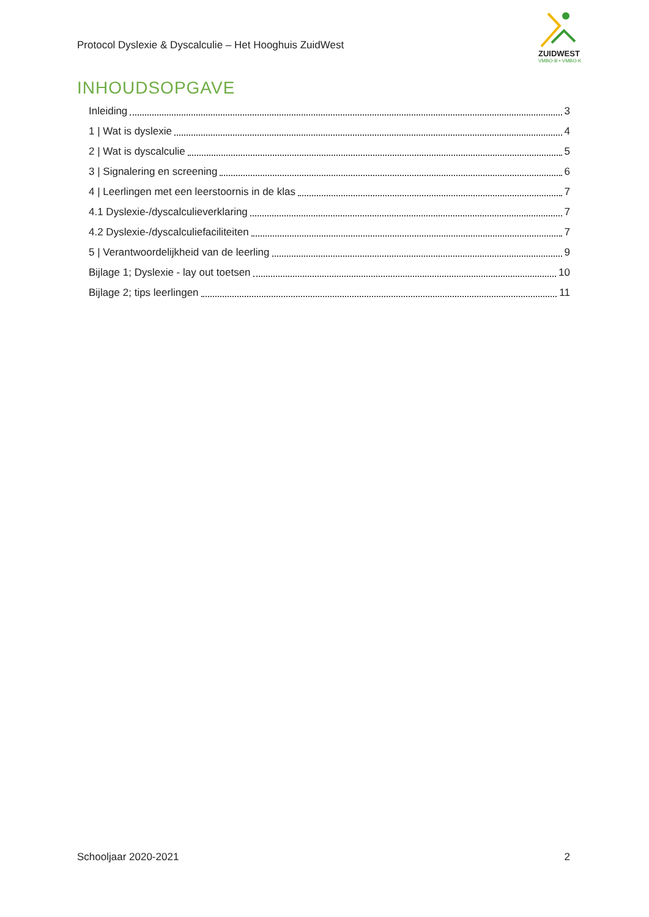Protocol Dyslexie & Dyscalculie – Het Hooghuis ZuidWest
ZUIDWEST
VMBO-B • VMBO-K
INHOUDSOPGAVE
Inleiding 3
1 | Wat is dyslexie 4
2 | Wat is dyscalculie 5
3 | Signalering en screening 6
4 | Leerlingen met een leerstoornis in de klas 7
4.1 Dyslexie-/dyscalculieverklaring 7
4.2 Dyslexie-/dyscalculiefaciliteiten 7
5 | Verantwoordelijkheid van de leerling 9
Bijlage 1; Dyslexie - lay out toetsen 10
Bijlage 2; tips leerlingen 11
Schooljaar 2020-2021 2